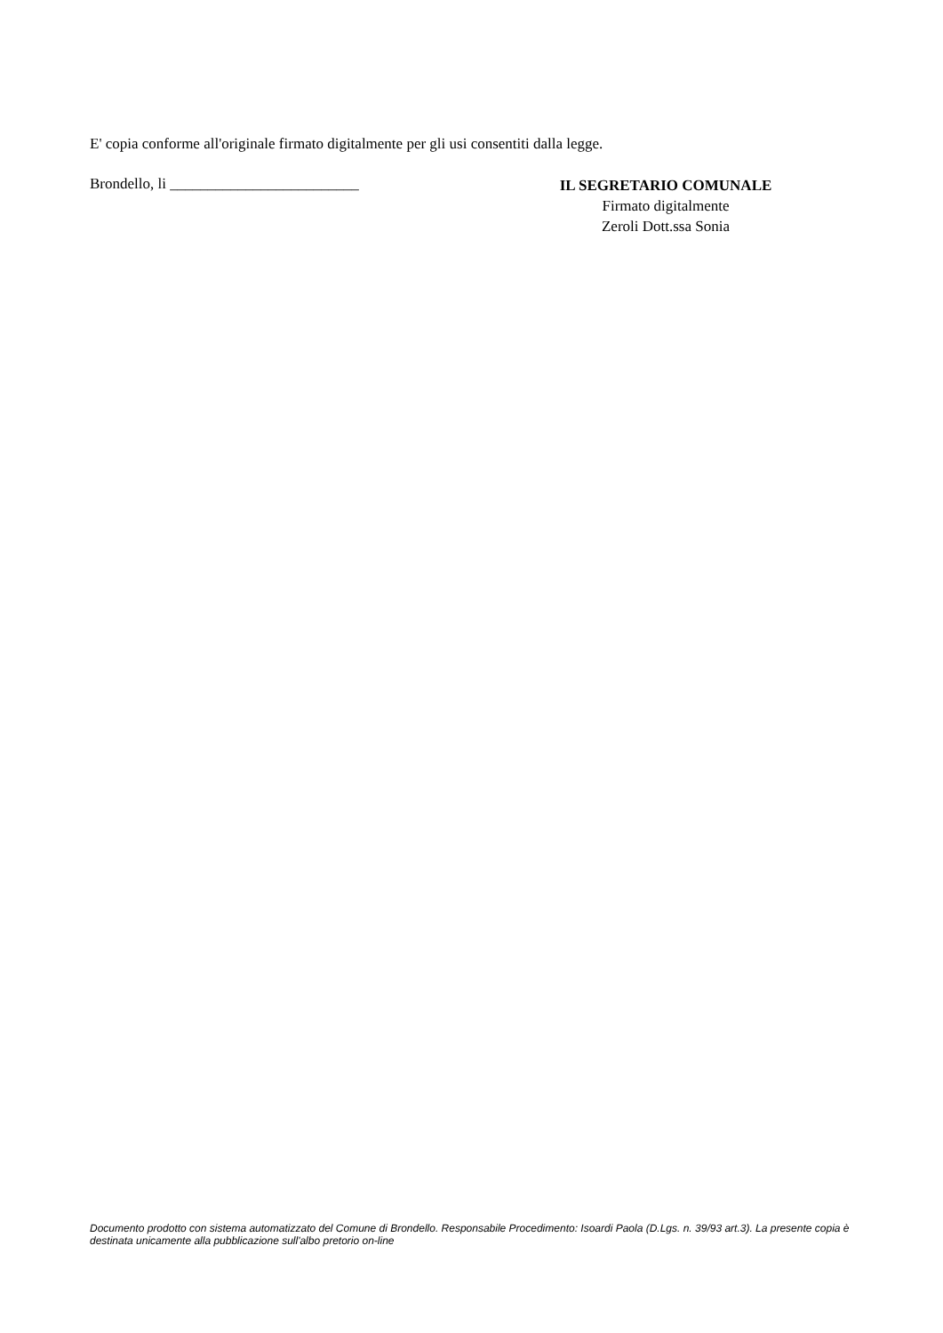E' copia conforme all'originale firmato digitalmente per gli usi consentiti dalla legge.
Brondello, li _________________________
IL SEGRETARIO COMUNALE
Firmato digitalmente
Zeroli Dott.ssa Sonia
Documento prodotto con sistema automatizzato del Comune di Brondello. Responsabile Procedimento: Isoardi Paola (D.Lgs. n. 39/93 art.3). La presente copia è destinata unicamente alla pubblicazione sull'albo pretorio on-line